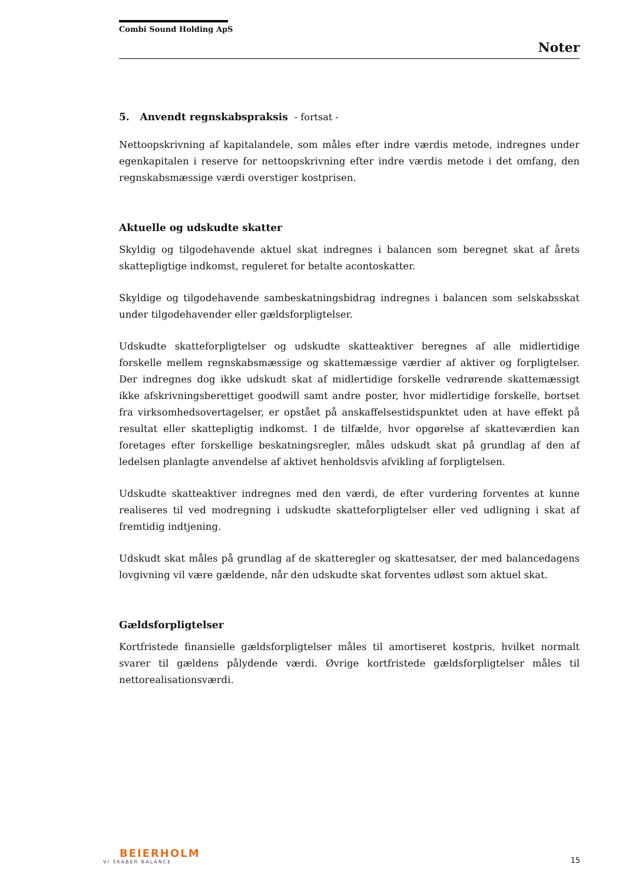Combi Sound Holding ApS
Noter
5. Anvendt regnskabspraksis - fortsat -
Nettoopskrivning af kapitalandele, som måles efter indre værdis metode, indregnes under egenkapitalen i reserve for nettoopskrivning efter indre værdis metode i det omfang, den regnskabsmæssige værdi overstiger kostprisen.
Aktuelle og udskudte skatter
Skyldig og tilgodehavende aktuel skat indregnes i balancen som beregnet skat af årets skattepligtige indkomst, reguleret for betalte acontoskatter.
Skyldige og tilgodehavende sambeskatningsbidrag indregnes i balancen som selskabsskat under tilgodehavender eller gældsforpligtelser.
Udskudte skatteforpligtelser og udskudte skatteaktiver beregnes af alle midlertidige forskelle mellem regnskabsmæssige og skattemæssige værdier af aktiver og forpligtelser. Der indregnes dog ikke udskudt skat af midlertidige forskelle vedrørende skattemæssigt ikke afskrivningsberettiget goodwill samt andre poster, hvor midlertidige forskelle, bortset fra virksomhedsovertagelser, er opstået på anskaffelsestidspunktet uden at have effekt på resultat eller skattepligtig indkomst. I de tilfælde, hvor opgørelse af skatteværdien kan foretages efter forskellige beskatningsregler, måles udskudt skat på grundlag af den af ledelsen planlagte anvendelse af aktivet henholdsvis afvikling af forpligtelsen.
Udskudte skatteaktiver indregnes med den værdi, de efter vurdering forventes at kunne realiseres til ved modregning i udskudte skatteforpligtelser eller ved udligning i skat af fremtidig indtjening.
Udskudt skat måles på grundlag af de skatteregler og skattesatser, der med balancedagens lovgivning vil være gældende, når den udskudte skat forventes udløst som aktuel skat.
Gældsforpligtelser
Kortfristede finansielle gældsforpligtelser måles til amortiseret kostpris, hvilket normalt svarer til gældens pålydende værdi. Øvrige kortfristede gældsforpligtelser måles til nettorealisationsværdi.
BEIERHOLM
VI SKABER BALANCE
15